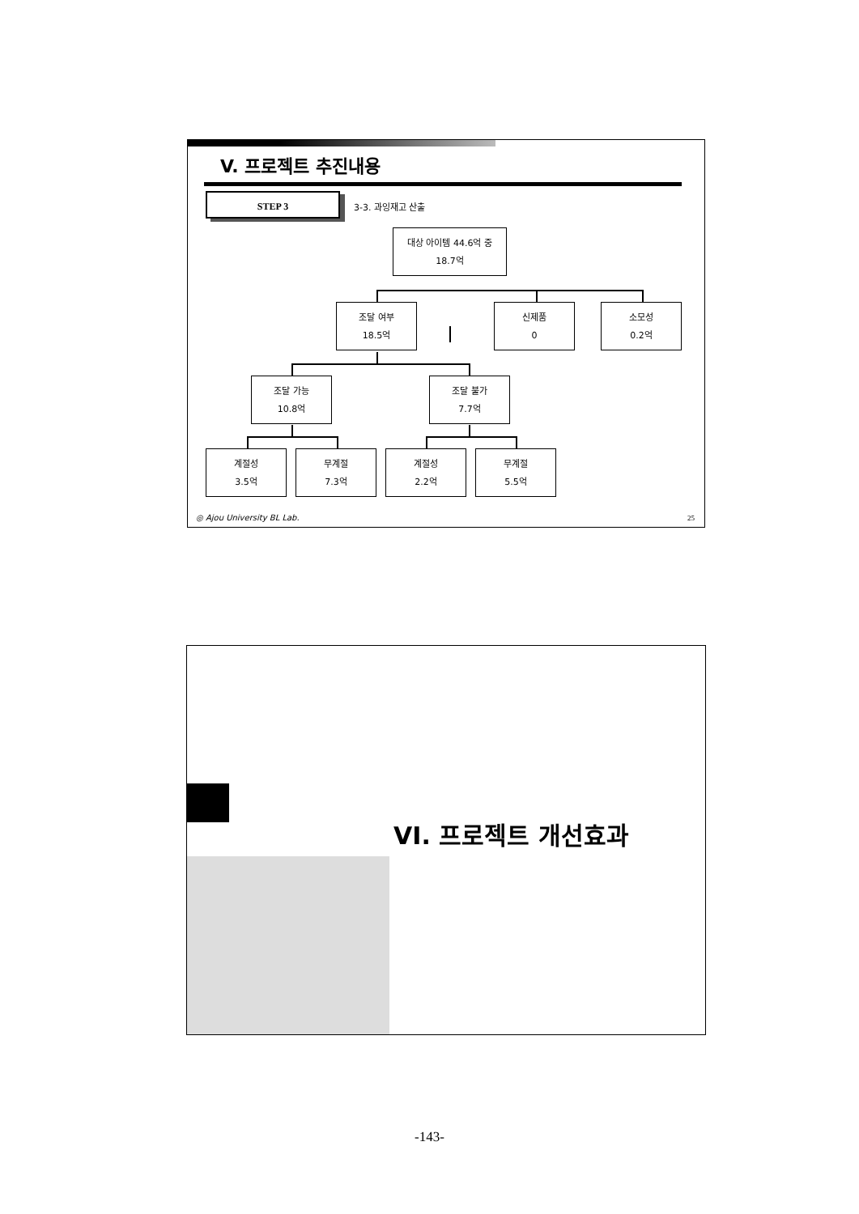V. 프로젝트 추진내용
STEP 3
3-3. 과잉재고 산출
대상 아이템 44.6억 중
18.7억
조달 여부
18.5억
신제품
0
소모성
0.2억
조달 가능
10.8억
조달 불가
7.7억
계절성
3.5억
무계절
7.3억
계절성
2.2억
무계절
5.5억
◎ Ajou University BL Lab. 25
VI. 프로젝트 개선효과
-143-